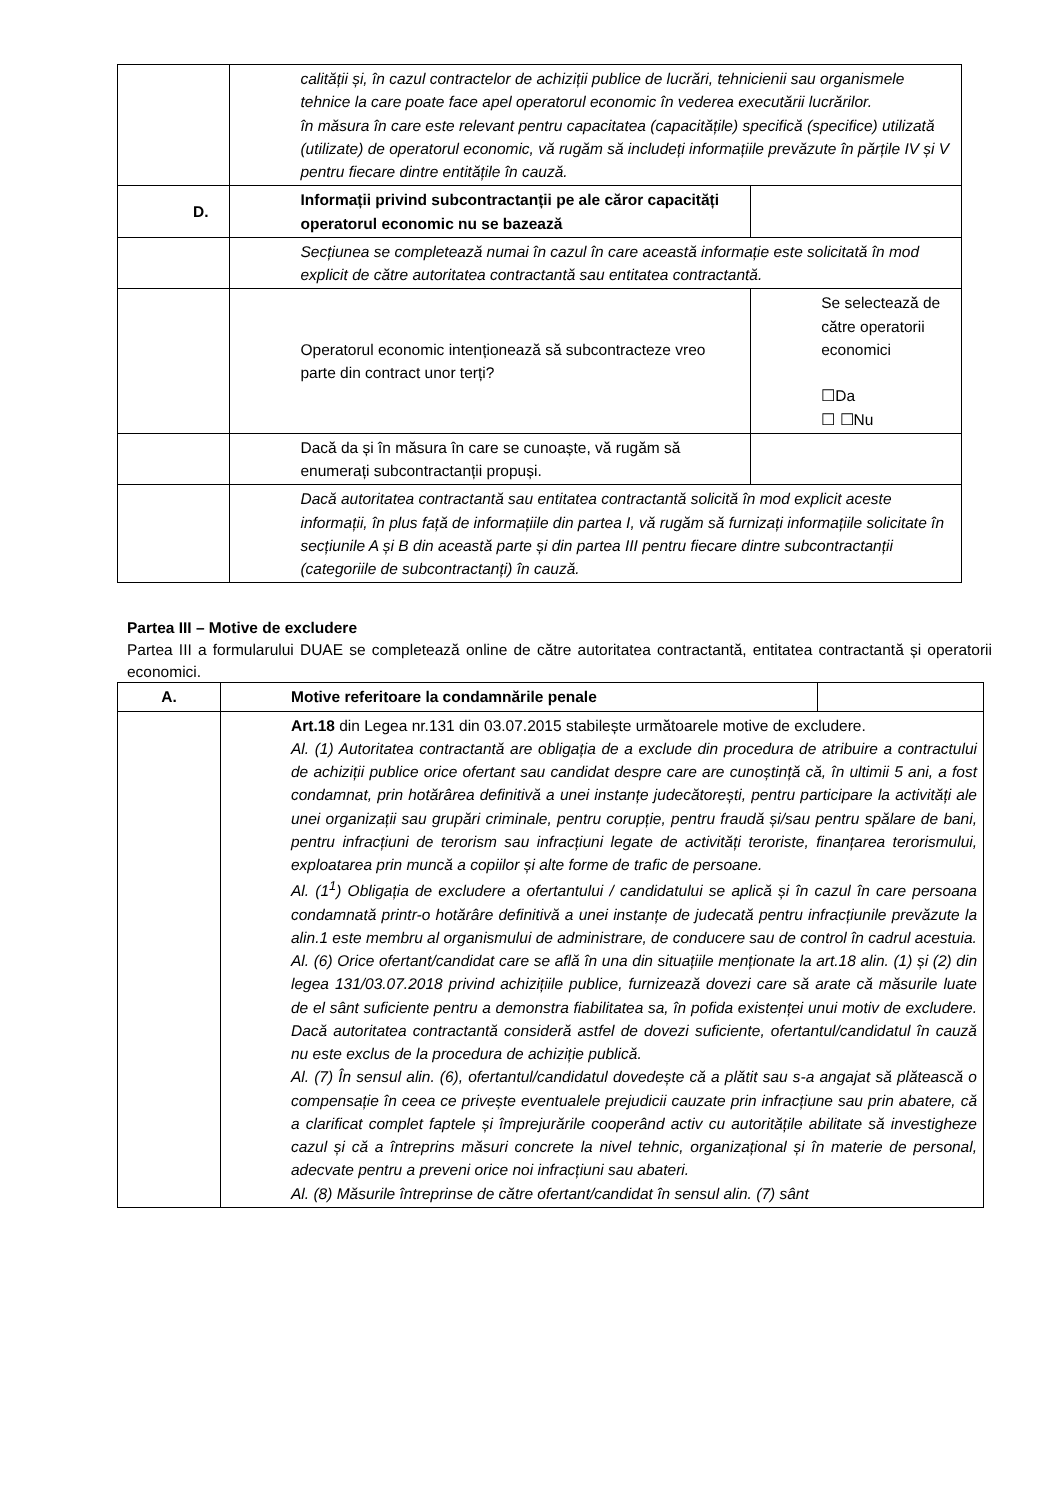| | calității și, în cazul contractelor de achiziții publice de lucrări, tehnicienii sau organismele tehnice la care poate face apel operatorul economic în vederea executării lucrărilor. în măsura în care este relevant pentru capacitatea (capacitățile) specifică (specifice) utilizată (utilizate) de operatorul economic, vă rugăm să includeți informațiile prevăzute în părțile IV și V pentru fiecare dintre entitățile în cauză. | |
| D. | Informații privind subcontractanții pe ale căror capacități operatorul economic nu se bazează | |
| | Secțiunea se completează numai în cazul în care această informație este solicitată în mod explicit de către autoritatea contractantă sau entitatea contractantă. | |
| | Operatorul economic intenționează să subcontracteze vreo parte din contract unor terți? | Se selectează de către operatorii economici ☐Da ☐ ☐Nu |
| | Dacă da și în măsura în care se cunoaște, vă rugăm să enumerați subcontractanții propuși. | |
| | Dacă autoritatea contractantă sau entitatea contractantă solicită în mod explicit aceste informații, în plus față de informațiile din partea I, vă rugăm să furnizați informațiile solicitate în secțiunile A și B din această parte și din partea III pentru fiecare dintre subcontractanții (categoriile de subcontractanți) în cauză. | |
Partea III – Motive de excludere
Partea III a formularului DUAE se completează online de către autoritatea contractantă, entitatea contractantă și operatorii economici.
| A. | Motive referitoare la condamnările penale | |
| | Art.18 din Legea nr.131 din 03.07.2015 stabilește următoarele motive de excludere. Al. (1) Autoritatea contractantă are obligația de a exclude din procedura de atribuire a contractului de achiziții publice orice ofertant sau candidat despre care are cunoștință că, în ultimii 5 ani, a fost condamnat, prin hotărârea definitivă a unei instanțe judecătorești, pentru participare la activități ale unei organizații sau grupări criminale, pentru corupție, pentru fraudă și/sau pentru spălare de bani, pentru infracțiuni de terorism sau infracțiuni legate de activități teroriste, finanțarea terorismului, exploatarea prin muncă a copiilor și alte forme de trafic de persoane. Al. (1<sup>1</sup>) Obligația de excludere a ofertantului / candidatului se aplică și în cazul în care persoana condamnată printr-o hotărâre definitivă a unei instanțe de judecată pentru infracțiunile prevăzute la alin.1 este membru al organismului de administrare, de conducere sau de control în cadrul acestuia. Al. (6) Orice ofertant/candidat care se află în una din situațiile menționate la art.18 alin. (1) și (2) din legea 131/03.07.2018 privind achizițiile publice, furnizează dovezi care să arate că măsurile luate de el sânt suficiente pentru a demonstra fiabilitatea sa, în pofida existenței unui motiv de excludere. Dacă autoritatea contractantă consideră astfel de dovezi suficiente, ofertantul/candidatul în cauză nu este exclus de la procedura de achiziție publică. Al. (7) În sensul alin. (6), ofertantul/candidatul dovedește că a plătit sau s-a angajat să plătească o compensație în ceea ce privește eventualele prejudicii cauzate prin infracțiune sau prin abatere, că a clarificat complet faptele și împrejurările cooperând activ cu autoritățile abilitate să investigheze cazul și că a întreprins măsuri concrete la nivel tehnic, organizațional și în materie de personal, adecvate pentru a preveni orice noi infracțiuni sau abateri. Al. (8) Măsurile întreprinse de către ofertant/candidat în sensul alin. (7) sânt | |